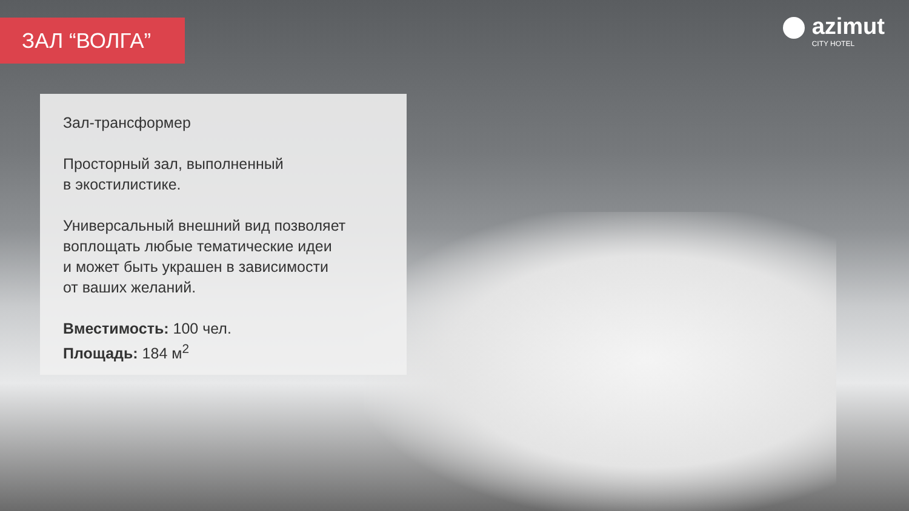ЗАЛ “ВОЛГА”
azimut
CITY HOTEL
Зал-трансформер
Просторный зал, выполненный
в экостилистике.
Универсальный внешний вид позволяет воплощать любые тематические идеи
и может быть украшен в зависимости
от ваших желаний.
Вместимость: 100 чел.
Площадь: 184 м<sup>2</sup>